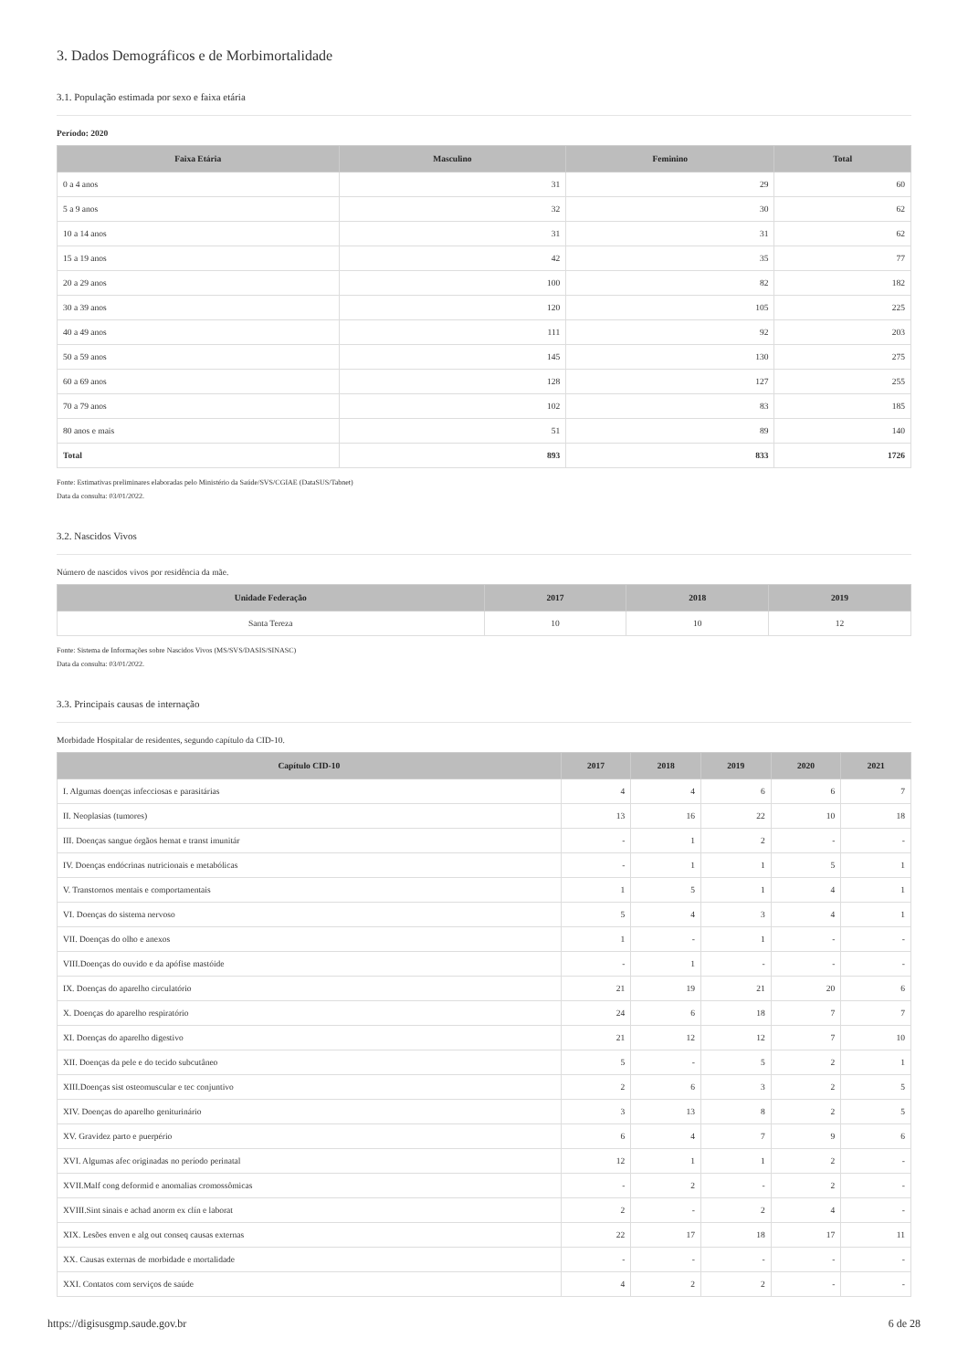3. Dados Demográficos e de Morbimortalidade
3.1. População estimada por sexo e faixa etária
Período: 2020
| Faixa Etária | Masculino | Feminino | Total |
| --- | --- | --- | --- |
| 0 a 4 anos | 31 | 29 | 60 |
| 5 a 9 anos | 32 | 30 | 62 |
| 10 a 14 anos | 31 | 31 | 62 |
| 15 a 19 anos | 42 | 35 | 77 |
| 20 a 29 anos | 100 | 82 | 182 |
| 30 a 39 anos | 120 | 105 | 225 |
| 40 a 49 anos | 111 | 92 | 203 |
| 50 a 59 anos | 145 | 130 | 275 |
| 60 a 69 anos | 128 | 127 | 255 |
| 70 a 79 anos | 102 | 83 | 185 |
| 80 anos e mais | 51 | 89 | 140 |
| Total | 893 | 833 | 1726 |
Fonte: Estimativas preliminares elaboradas pelo Ministério da Saúde/SVS/CGIAE (DataSUS/Tabnet)
Data da consulta: 03/01/2022.
3.2. Nascidos Vivos
Número de nascidos vivos por residência da mãe.
| Unidade Federação | 2017 | 2018 | 2019 |
| --- | --- | --- | --- |
| Santa Tereza | 10 | 10 | 12 |
Fonte: Sistema de Informações sobre Nascidos Vivos (MS/SVS/DASIS/SINASC)
Data da consulta: 03/01/2022.
3.3. Principais causas de internação
Morbidade Hospitalar de residentes, segundo capítulo da CID-10.
| Capítulo CID-10 | 2017 | 2018 | 2019 | 2020 | 2021 |
| --- | --- | --- | --- | --- | --- |
| I. Algumas doenças infecciosas e parasitárias | 4 | 4 | 6 | 6 | 7 |
| II. Neoplasias (tumores) | 13 | 16 | 22 | 10 | 18 |
| III. Doenças sangue órgãos hemat e transt imunitár | - | 1 | 2 | - | - |
| IV. Doenças endócrinas nutricionais e metabólicas | - | 1 | 1 | 5 | 1 |
| V. Transtornos mentais e comportamentais | 1 | 5 | 1 | 4 | 1 |
| VI. Doenças do sistema nervoso | 5 | 4 | 3 | 4 | 1 |
| VII. Doenças do olho e anexos | 1 | - | 1 | - | - |
| VIII.Doenças do ouvido e da apófise mastóide | - | 1 | - | - | - |
| IX. Doenças do aparelho circulatório | 21 | 19 | 21 | 20 | 6 |
| X. Doenças do aparelho respiratório | 24 | 6 | 18 | 7 | 7 |
| XI. Doenças do aparelho digestivo | 21 | 12 | 12 | 7 | 10 |
| XII. Doenças da pele e do tecido subcutâneo | 5 | - | 5 | 2 | 1 |
| XIII.Doenças sist osteomuscular e tec conjuntivo | 2 | 6 | 3 | 2 | 5 |
| XIV. Doenças do aparelho geniturinário | 3 | 13 | 8 | 2 | 5 |
| XV. Gravidez parto e puerpério | 6 | 4 | 7 | 9 | 6 |
| XVI. Algumas afec originadas no período perinatal | 12 | 1 | 1 | 2 | - |
| XVII.Malf cong deformid e anomalias cromossômicas | - | 2 | - | 2 | - |
| XVIII.Sint sinais e achad anorm ex clín e laborat | 2 | - | 2 | 4 | - |
| XIX. Lesões enven e alg out conseq causas externas | 22 | 17 | 18 | 17 | 11 |
| XX. Causas externas de morbidade e mortalidade | - | - | - | - | - |
| XXI. Contatos com serviços de saúde | 4 | 2 | 2 | - | - |
https://digisusgmp.saude.gov.br 6 de 28